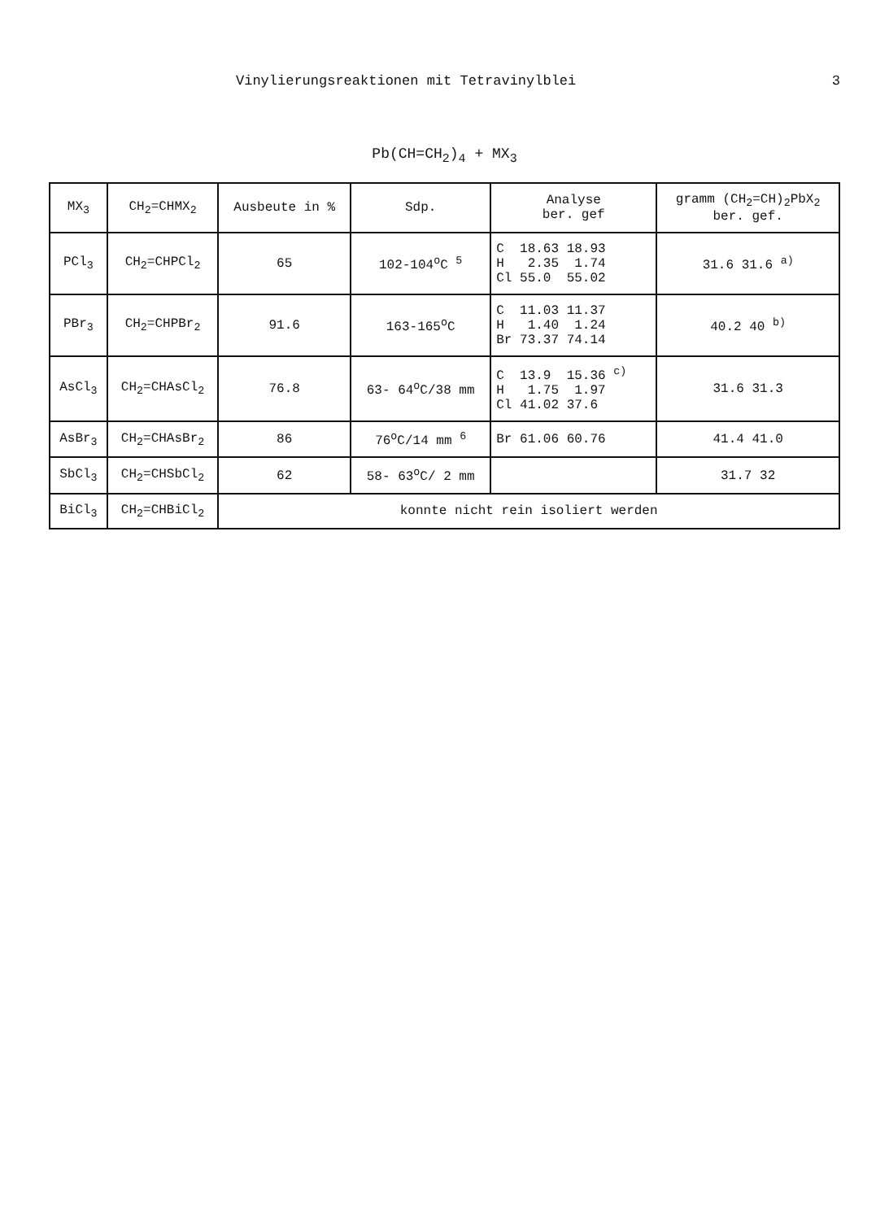Vinylierungsreaktionen mit Tetravinylblei 3
Pb(CH=CH<sub>2</sub>)<sub>4</sub> + MX<sub>3</sub>
| MX<sub>3</sub> | CH<sub>2</sub>=CHMX<sub>2</sub> | Ausbeute in % | Sdp. | Analyse ber. gef | gramm (CH<sub>2</sub>=CH)<sub>2</sub>PbX<sub>2</sub> ber. gef. |
| --- | --- | --- | --- | --- | --- |
| PCl<sub>3</sub> | CH<sub>2</sub>=CHPCl<sub>2</sub> | 65 | 102-104<sup>o</sup>C <sup>5</sup> | C 18.63 18.93 H 2.35 1.74 Cl 55.0 55.02 | 31.6 31.6 <sup>a)</sup> |
| PBr<sub>3</sub> | CH<sub>2</sub>=CHPBr<sub>2</sub> | 91.6 | 163-165<sup>o</sup>C | C 11.03 11.37 H 1.40 1.24 Br 73.37 74.14 | 40.2 40 <sup>b)</sup> |
| AsCl<sub>3</sub> | CH<sub>2</sub>=CHAsCl<sub>2</sub> | 76.8 | 63- 64<sup>o</sup>C/38 mm | C 13.9 15.36 <sup>c)</sup> H 1.75 1.97 Cl 41.02 37.6 | 31.6 31.3 |
| AsBr<sub>3</sub> | CH<sub>2</sub>=CHAsBr<sub>2</sub> | 86 | 76<sup>o</sup>C/14 mm <sup>6</sup> | Br 61.06 60.76 | 41.4 41.0 |
| SbCl<sub>3</sub> | CH<sub>2</sub>=CHSbCl<sub>2</sub> | 62 | 58- 63<sup>o</sup>C/ 2 mm | | 31.7 32 |
| BiCl<sub>3</sub> | CH<sub>2</sub>=CHBiCl<sub>2</sub> | konnte nicht rein isoliert werden | | | |